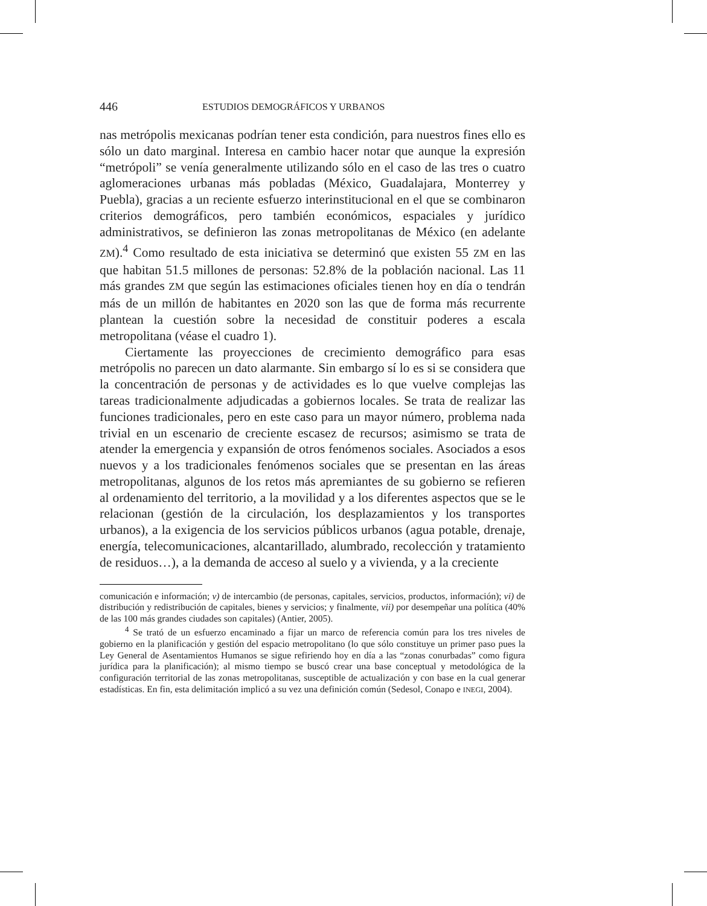446 ESTUDIOS DEMOGRÁFICOS Y URBANOS
nas metrópolis mexicanas podrían tener esta condición, para nuestros fines ello es sólo un dato marginal. Interesa en cambio hacer notar que aunque la expresión “metrópoli” se venía generalmente utilizando sólo en el caso de las tres o cuatro aglomeraciones urbanas más pobladas (México, Guadalajara, Monterrey y Puebla), gracias a un reciente esfuerzo interinstitucional en el que se combinaron criterios demográficos, pero también económicos, espaciales y jurídico administrativos, se definieron las zonas metropolitanas de México (en adelante ZM).<sup>4</sup> Como resultado de esta iniciativa se determinó que existen 55 ZM en las que habitan 51.5 millones de personas: 52.8% de la población nacional. Las 11 más grandes ZM que según las estimaciones oficiales tienen hoy en día o tendrán más de un millón de habitantes en 2020 son las que de forma más recurrente plantean la cuestión sobre la necesidad de constituir poderes a escala metropolitana (véase el cuadro 1).
Ciertamente las proyecciones de crecimiento demográfico para esas metrópolis no parecen un dato alarmante. Sin embargo sí lo es si se considera que la concentración de personas y de actividades es lo que vuelve complejas las tareas tradicionalmente adjudicadas a gobiernos locales. Se trata de realizar las funciones tradicionales, pero en este caso para un mayor número, problema nada trivial en un escenario de creciente escasez de recursos; asimismo se trata de atender la emergencia y expansión de otros fenómenos sociales. Asociados a esos nuevos y a los tradicionales fenómenos sociales que se presentan en las áreas metropolitanas, algunos de los retos más apremiantes de su gobierno se refieren al ordenamiento del territorio, a la movilidad y a los diferentes aspectos que se le relacionan (gestión de la circulación, los desplazamientos y los transportes urbanos), a la exigencia de los servicios públicos urbanos (agua potable, drenaje, energía, telecomunicaciones, alcantarillado, alumbrado, recolección y tratamiento de residuos…), a la demanda de acceso al suelo y a vivienda, y a la creciente
comunicación e información; v) de intercambio (de personas, capitales, servicios, productos, información); vi) de distribución y redistribución de capitales, bienes y servicios; y finalmente, vii) por desempeñar una política (40% de las 100 más grandes ciudades son capitales) (Antier, 2005).
<sup>4</sup> Se trató de un esfuerzo encaminado a fijar un marco de referencia común para los tres niveles de gobierno en la planificación y gestión del espacio metropolitano (lo que sólo constituye un primer paso pues la Ley General de Asentamientos Humanos se sigue refiriendo hoy en día a las “zonas conurbadas” como figura jurídica para la planificación); al mismo tiempo se buscó crear una base conceptual y metodológica de la configuración territorial de las zonas metropolitanas, susceptible de actualización y con base en la cual generar estadísticas. En fin, esta delimitación implicó a su vez una definición común (Sedesol, Conapo e INEGI, 2004).